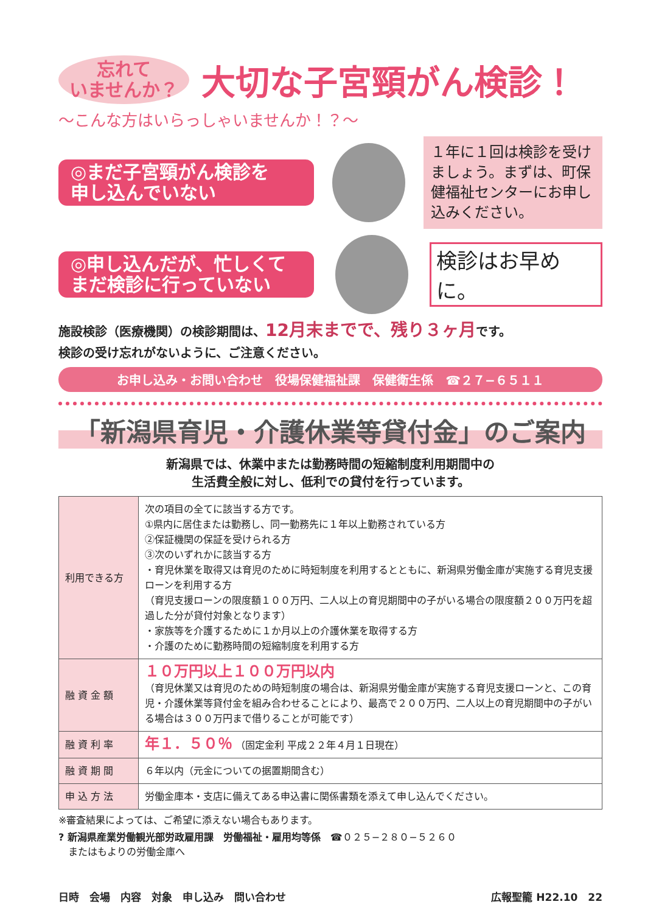忘れて
いませんか？
大切な子宮頸がん検診！
〜こんな方はいらっしゃいませんか！？〜
◎まだ子宮頸がん検診を
申し込んでいない
１年に１回は検診を受けましょう。まずは、町保健福祉センターにお申し込みください。
◎申し込んだが、忙しくて
まだ検診に行っていない
検診はお早めに。
施設検診（医療機関）の検診期間は、12月末までで、残り３ヶ月です。
検診の受け忘れがないように、ご注意ください。
お申し込み・お問い合わせ　役場保健福祉課　保健衛生係　☎２７−６５１１
「新潟県育児・介護休業等貸付金」のご案内
新潟県では、休業中または勤務時間の短縮制度利用期間中の
生活費全般に対し、低利での貸付を行っています。
| 利用できる方 | 次の項目の全てに該当する方です。 ①県内に居住または勤務し、同一勤務先に１年以上勤務されている方 ②保証機関の保証を受けられる方 ③次のいずれかに該当する方 ・育児休業を取得又は育児のために時短制度を利用するとともに、新潟県労働金庫が実施する育児支援ローンを利用する方 （育児支援ローンの限度額１００万円、二人以上の育児期間中の子がいる場合の限度額２００万円を超過した分が貸付対象となります） ・家族等を介護するために１か月以上の介護休業を取得する方 ・介護のために勤務時間の短縮制度を利用する方 |
| 融 資 金 額 | １０万円以上１００万円以内 （育児休業又は育児のための時短制度の場合は、新潟県労働金庫が実施する育児支援ローンと、この育児・介護休業等貸付金を組み合わせることにより、最高で２００万円、二人以上の育児期間中の子がいる場合は３００万円まで借りることが可能です） |
| 融 資 利 率 | 年１．５０％ （固定金利 平成２２年４月１日現在） |
| 融 資 期 間 | ６年以内（元金についての据置期間含む） |
| 申 込 方 法 | 労働金庫本・支店に備えてある申込書に関係書類を添えて申し込んでください。 |
※審査結果によっては、ご希望に添えない場合もあります。
? 新潟県産業労働観光部労政雇用課　労働福祉・雇用均等係　☎０２５−２８０−５２６０
　またはもよりの労働金庫へ
日時　会場　内容　対象　申し込み　問い合わせ 広報聖籠 H22.10　22